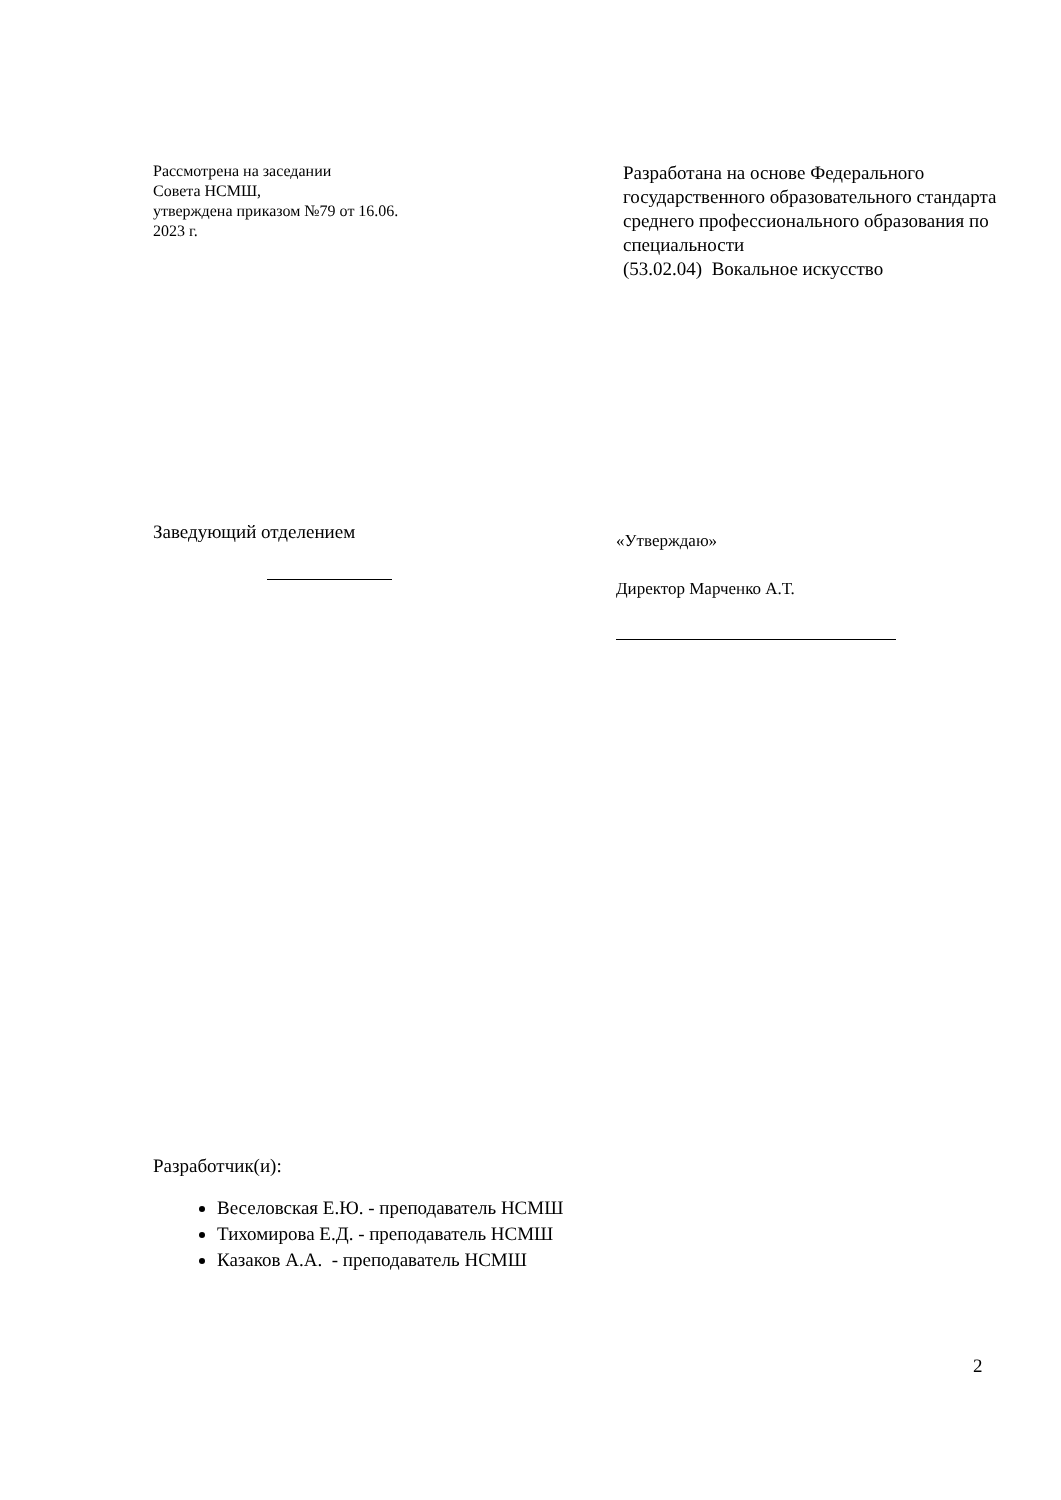Рассмотрена на заседании
Совета НСМШ,
утверждена приказом №79 от 16.06.
2023 г.
Разработана на основе Федерального государственного образовательного стандарта среднего профессионального образования по специальности
(53.02.04) Вокальное искусство
Заведующий отделением
«Утверждаю»
Директор Марченко А.Т.
Разработчик(и):
Веселовская Е.Ю. - преподаватель НСМШ
Тихомирова Е.Д. - преподаватель НСМШ
Казаков А.А. - преподаватель НСМШ
2